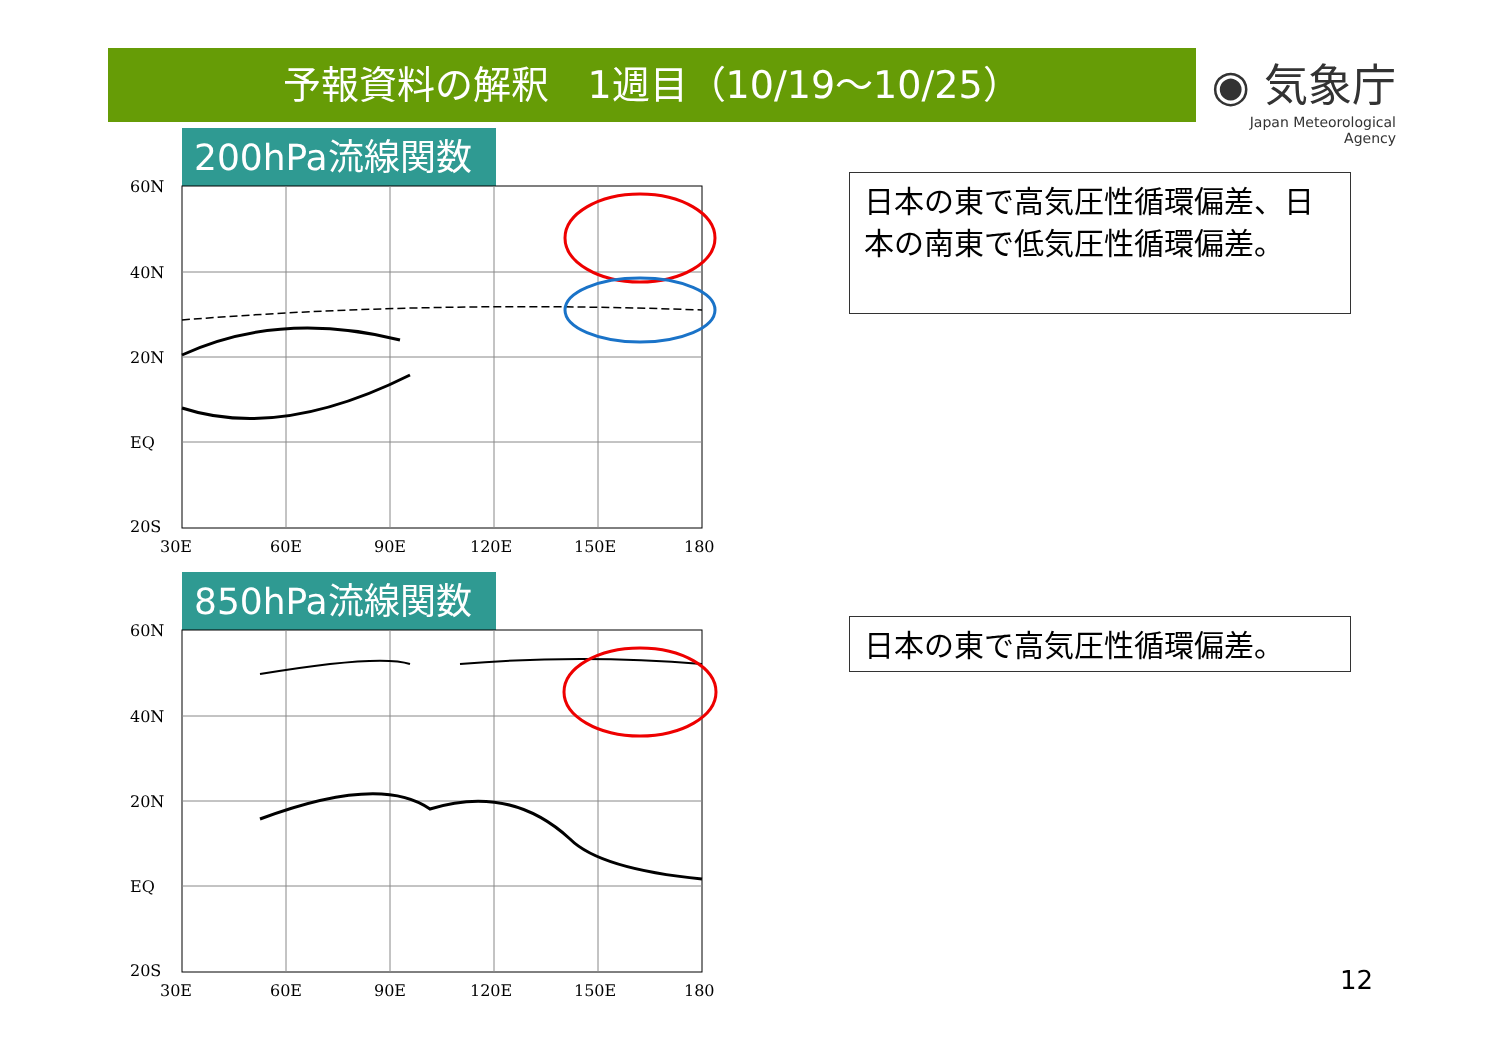予報資料の解釈　1週目（10/19～10/25）
◉ 気象庁
Japan Meteorological Agency
200hPa流線関数
60N
40N
20N
EQ
20S
30E
60E
90E
120E
150E
180
850hPa流線関数
60N
40N
20N
EQ
20S
30E
60E
90E
120E
150E
180
日本の東で高気圧性循環偏差、日本の南東で低気圧性循環偏差。
日本の東で高気圧性循環偏差。
12